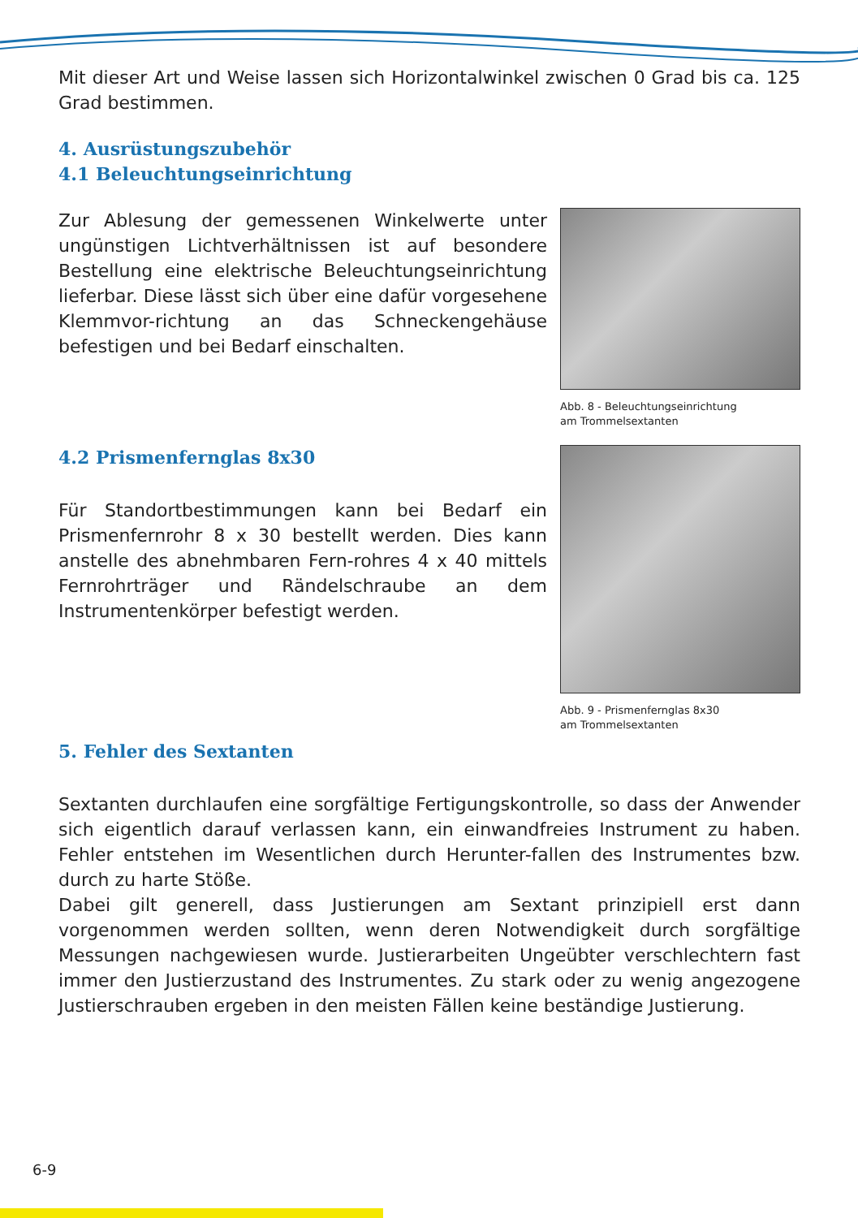Mit dieser Art und Weise lassen sich Horizontalwinkel zwischen 0 Grad bis ca. 125 Grad bestimmen.
4. Ausrüstungszubehör
4.1 Beleuchtungseinrichtung
Zur Ablesung der gemessenen Winkelwerte unter ungünstigen Lichtverhältnissen ist auf besondere Bestellung eine elektrische Beleuchtungseinrichtung lieferbar. Diese lässt sich über eine dafür vorgesehene Klemmvor-richtung an das Schneckengehäuse befestigen und bei Bedarf einschalten.
Abb. 8 - Beleuchtungseinrichtung
am Trommelsextanten
4.2 Prismenfernglas 8x30
Für Standortbestimmungen kann bei Bedarf ein Prismenfernrohr 8 x 30 bestellt werden. Dies kann anstelle des abnehmbaren Fern-rohres 4 x 40 mittels Fernrohrträger und Rändelschraube an dem Instrumentenkörper befestigt werden.
Abb. 9 - Prismenfernglas 8x30
am Trommelsextanten
5. Fehler des Sextanten
Sextanten durchlaufen eine sorgfältige Fertigungskontrolle, so dass der Anwender sich eigentlich darauf verlassen kann, ein einwandfreies Instrument zu haben. Fehler entstehen im Wesentlichen durch Herunter-fallen des Instrumentes bzw. durch zu harte Stöße.
Dabei gilt generell, dass Justierungen am Sextant prinzipiell erst dann vorgenommen werden sollten, wenn deren Notwendigkeit durch sorgfältige Messungen nachgewiesen wurde. Justierarbeiten Ungeübter verschlechtern fast immer den Justierzustand des Instrumentes. Zu stark oder zu wenig angezogene Justierschrauben ergeben in den meisten Fällen keine beständige Justierung.
6-9